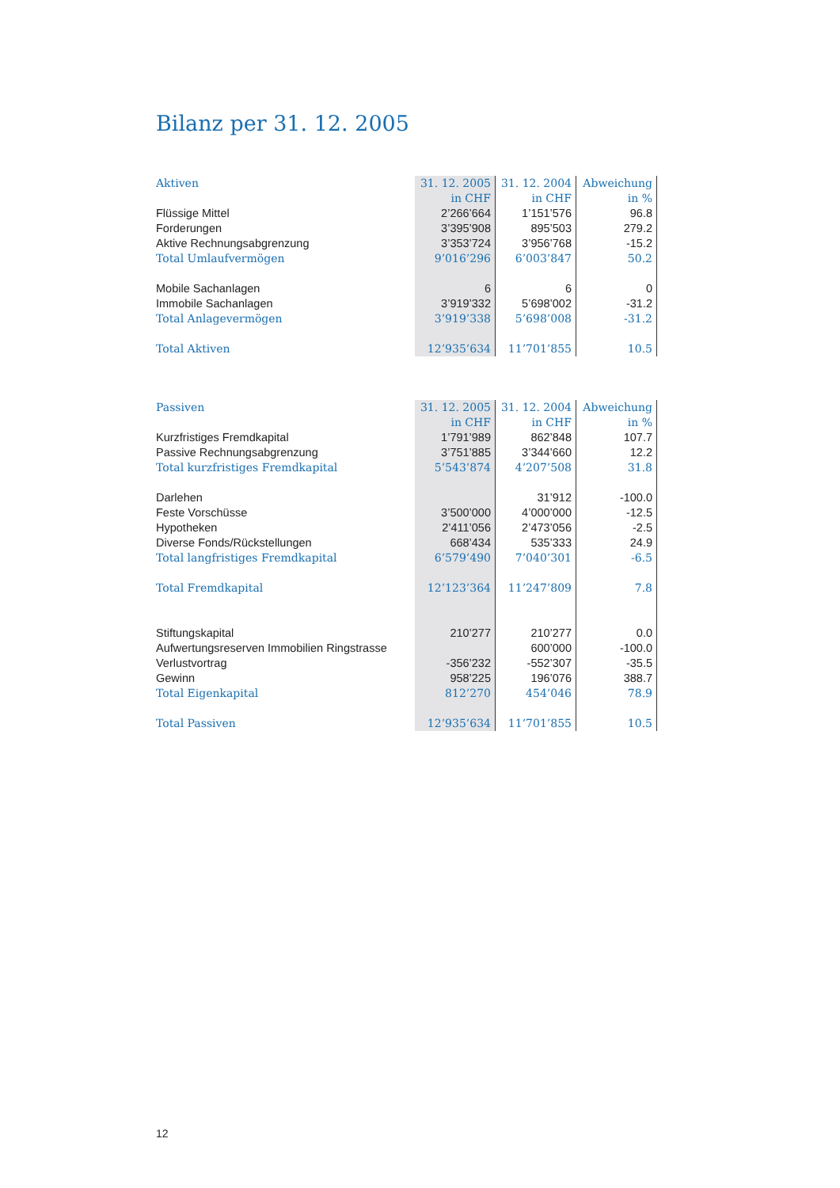Bilanz per 31. 12. 2005
| Aktiven | 31. 12. 2005 | 31. 12. 2004 | Abweichung |
| | in CHF | in CHF | in % |
| Flüssige Mittel | 2’266’664 | 1’151’576 | 96.8 |
| Forderungen | 3’395’908 | 895’503 | 279.2 |
| Aktive Rechnungsabgrenzung | 3’353’724 | 3’956’768 | -15.2 |
| Total Umlaufvermögen | 9’016’296 | 6’003’847 | 50.2 |
| Mobile Sachanlagen | 6 | 6 | 0 |
| Immobile Sachanlagen | 3’919’332 | 5’698’002 | -31.2 |
| Total Anlagevermögen | 3’919’338 | 5’698’008 | -31.2 |
| Total Aktiven | 12’935’634 | 11’701’855 | 10.5 |
| Passiven | 31. 12. 2005 | 31. 12. 2004 | Abweichung |
| | in CHF | in CHF | in % |
| Kurzfristiges Fremdkapital | 1’791’989 | 862’848 | 107.7 |
| Passive Rechnungsabgrenzung | 3’751’885 | 3’344’660 | 12.2 |
| Total kurzfristiges Fremdkapital | 5’543’874 | 4’207’508 | 31.8 |
| Darlehen | | 31’912 | -100.0 |
| Feste Vorschüsse | 3’500’000 | 4’000’000 | -12.5 |
| Hypotheken | 2’411’056 | 2’473’056 | -2.5 |
| Diverse Fonds/Rückstellungen | 668’434 | 535’333 | 24.9 |
| Total langfristiges Fremdkapital | 6’579’490 | 7’040’301 | -6.5 |
| Total Fremdkapital | 12’123’364 | 11’247’809 | 7.8 |
| Stiftungskapital | 210’277 | 210’277 | 0.0 |
| Aufwertungsreserven Immobilien Ringstrasse | | 600’000 | -100.0 |
| Verlustvortrag | -356’232 | -552’307 | -35.5 |
| Gewinn | 958’225 | 196’076 | 388.7 |
| Total Eigenkapital | 812’270 | 454’046 | 78.9 |
| Total Passiven | 12’935’634 | 11’701’855 | 10.5 |
12